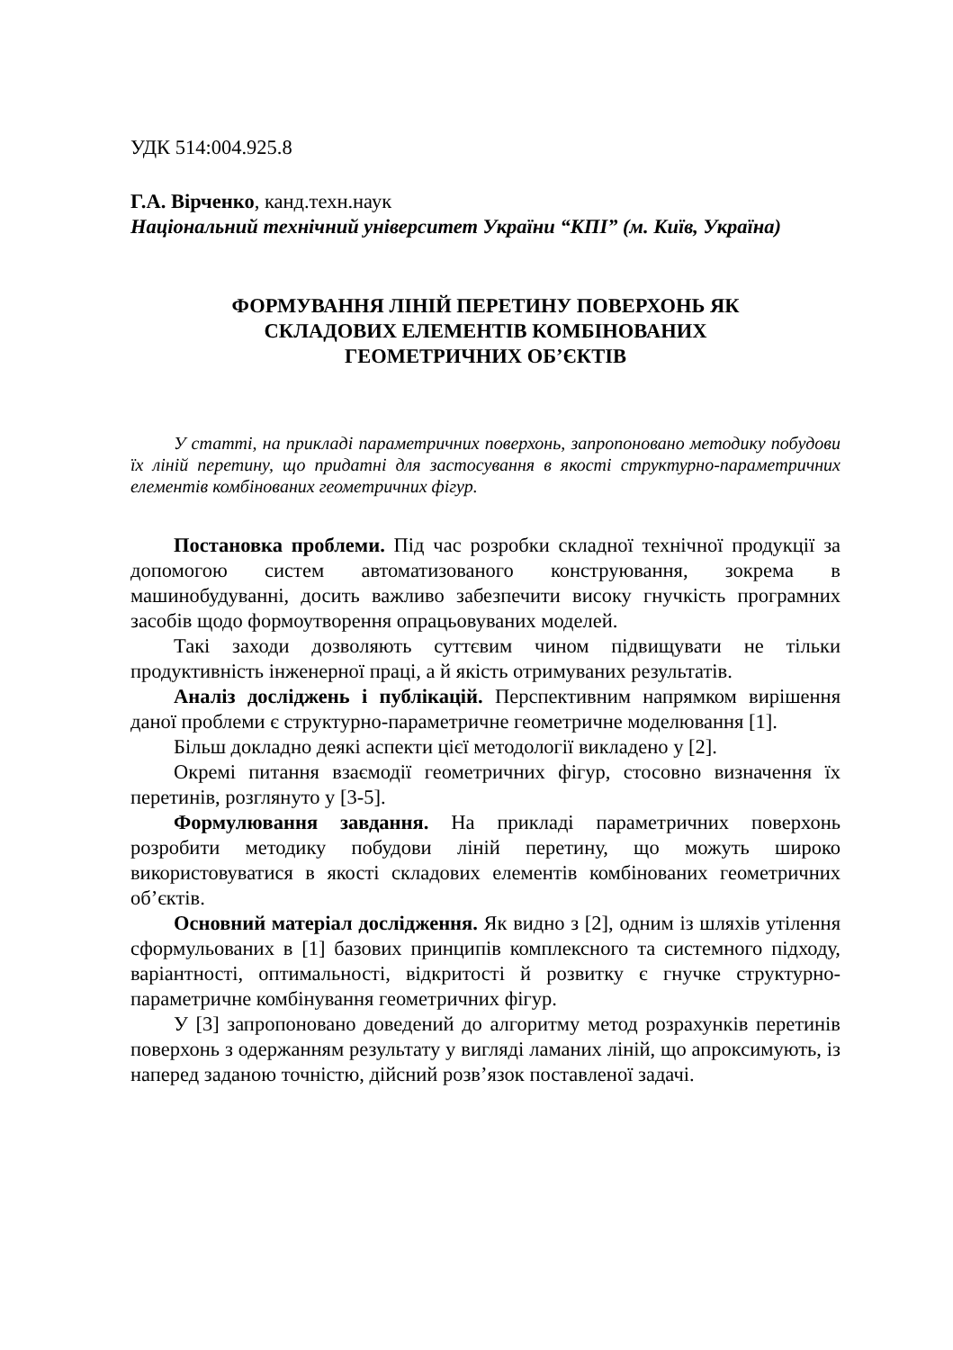УДК 514:004.925.8
Г.А. Вірченко, канд.техн.наук
Національний технічний університет України “КПІ” (м. Київ, Україна)
ФОРМУВАННЯ ЛІНІЙ ПЕРЕТИНУ ПОВЕРХОНЬ ЯК
СКЛАДОВИХ ЕЛЕМЕНТІВ КОМБІНОВАНИХ
ГЕОМЕТРИЧНИХ ОБ’ЄКТІВ
У статті, на прикладі параметричних поверхонь, запропоновано методику побудови їх ліній перетину, що придатні для застосування в якості структурно-параметричних елементів комбінованих геометричних фігур.
Постановка проблеми. Під час розробки складної технічної продукції за допомогою систем автоматизованого конструювання, зокрема в машинобудуванні, досить важливо забезпечити високу гнучкість програмних засобів щодо формоутворення опрацьовуваних моделей.
Такі заходи дозволяють суттєвим чином підвищувати не тільки продуктивність інженерної праці, а й якість отримуваних результатів.
Аналіз досліджень і публікацій. Перспективним напрямком вирішення даної проблеми є структурно-параметричне геометричне моделювання [1].
Більш докладно деякі аспекти цієї методології викладено у [2].
Окремі питання взаємодії геометричних фігур, стосовно визначення їх перетинів, розглянуто у [3-5].
Формулювання завдання. На прикладі параметричних поверхонь розробити методику побудови ліній перетину, що можуть широко використовуватися в якості складових елементів комбінованих геометричних об’єктів.
Основний матеріал дослідження. Як видно з [2], одним із шляхів утілення сформульованих в [1] базових принципів комплексного та системного підходу, варіантності, оптимальності, відкритості й розвитку є гнучке структурно-параметричне комбінування геометричних фігур.
У [3] запропоновано доведений до алгоритму метод розрахунків перетинів поверхонь з одержанням результату у вигляді ламаних ліній, що апроксимують, із наперед заданою точністю, дійсний розв’язок поставленої задачі.